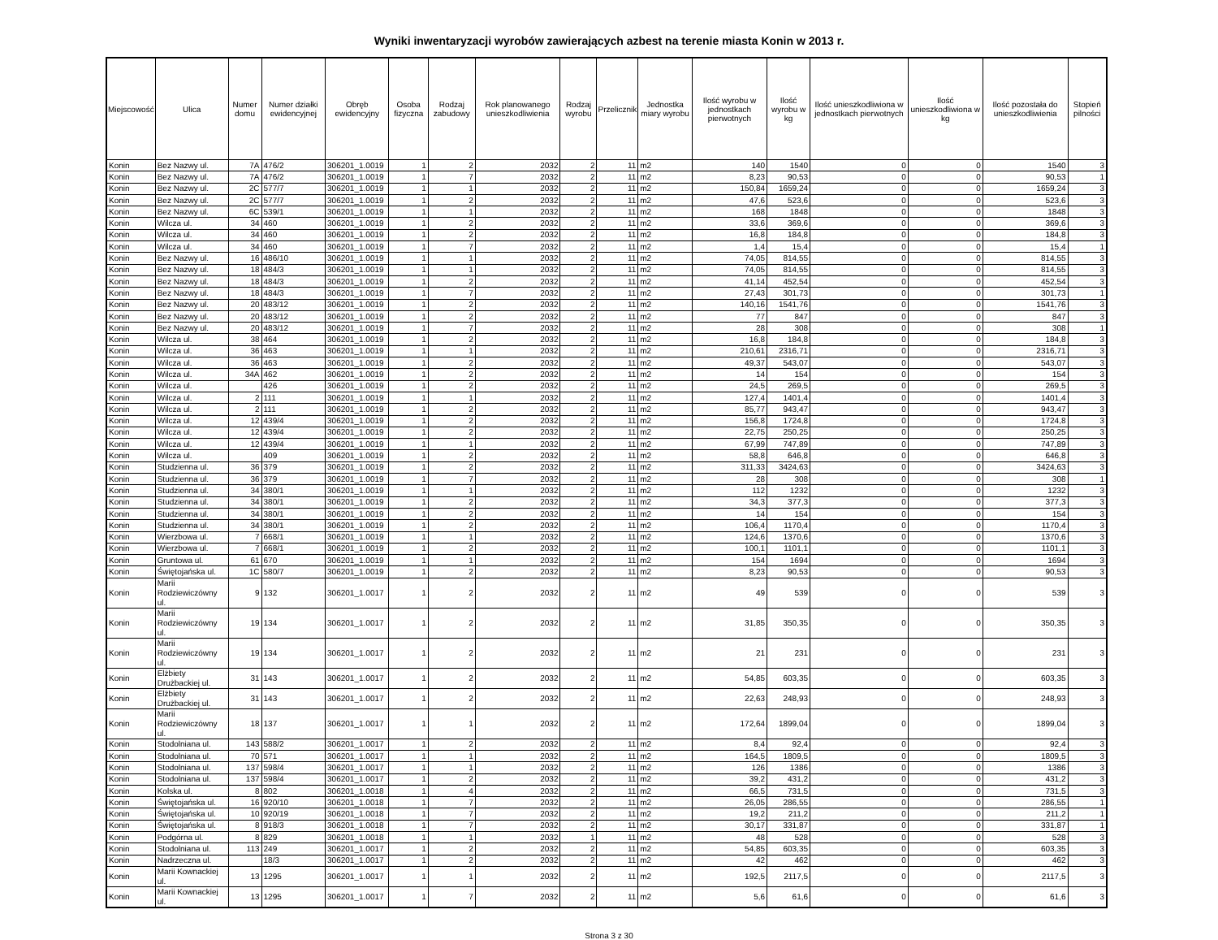Wyniki inwentaryzacji wyrobów zawierających azbest na terenie miasta Konin w 2013 r.
| Miejscowość | Ulica | Numer domu | Numer działki ewidencyjnej | Obręb ewidencyjny | Osoba fizyczna | Rodzaj zabudowy | Rok planowanego unieszkodliwienia | Rodzaj wyrobu | Przelicznik | Jednostka miary wyrobu | Ilość wyrobu w jednostkach pierwotnych | Ilość wyrobu w kg | Ilość unieszkodliwiona w jednostkach pierwotnych | Ilość unieszkodliwiona w kg | Ilość pozostała do unieszkodliwienia | Stopień pilności |
| --- | --- | --- | --- | --- | --- | --- | --- | --- | --- | --- | --- | --- | --- | --- | --- | --- |
| Konin | Bez Nazwy ul. | 7A | 476/2 | 306201_1.0019 | 1 | 2 | 2032 | 2 | 11 | m2 | 140 | 1540 | 0 | 0 | 1540 | 3 |
| Konin | Bez Nazwy ul. | 7A | 476/2 | 306201_1.0019 | 1 | 7 | 2032 | 2 | 11 | m2 | 8,23 | 90,53 | 0 | 0 | 90,53 | 1 |
| Konin | Bez Nazwy ul. | 2C | 577/7 | 306201_1.0019 | 1 | 1 | 2032 | 2 | 11 | m2 | 150,84 | 1659,24 | 0 | 0 | 1659,24 | 3 |
| Konin | Bez Nazwy ul. | 2C | 577/7 | 306201_1.0019 | 1 | 2 | 2032 | 2 | 11 | m2 | 47,6 | 523,6 | 0 | 0 | 523,6 | 3 |
| Konin | Bez Nazwy ul. | 6C | 539/1 | 306201_1.0019 | 1 | 1 | 2032 | 2 | 11 | m2 | 168 | 1848 | 0 | 0 | 1848 | 3 |
| Konin | Wilcza ul. | 34 | 460 | 306201_1.0019 | 1 | 2 | 2032 | 2 | 11 | m2 | 33,6 | 369,6 | 0 | 0 | 369,6 | 3 |
| Konin | Wilcza ul. | 34 | 460 | 306201_1.0019 | 1 | 2 | 2032 | 2 | 11 | m2 | 16,8 | 184,8 | 0 | 0 | 184,8 | 3 |
| Konin | Wilcza ul. | 34 | 460 | 306201_1.0019 | 1 | 7 | 2032 | 2 | 11 | m2 | 1,4 | 15,4 | 0 | 0 | 15,4 | 1 |
| Konin | Bez Nazwy ul. | 16 | 486/10 | 306201_1.0019 | 1 | 1 | 2032 | 2 | 11 | m2 | 74,05 | 814,55 | 0 | 0 | 814,55 | 3 |
| Konin | Bez Nazwy ul. | 18 | 484/3 | 306201_1.0019 | 1 | 1 | 2032 | 2 | 11 | m2 | 74,05 | 814,55 | 0 | 0 | 814,55 | 3 |
| Konin | Bez Nazwy ul. | 18 | 484/3 | 306201_1.0019 | 1 | 2 | 2032 | 2 | 11 | m2 | 41,14 | 452,54 | 0 | 0 | 452,54 | 3 |
| Konin | Bez Nazwy ul. | 18 | 484/3 | 306201_1.0019 | 1 | 7 | 2032 | 2 | 11 | m2 | 27,43 | 301,73 | 0 | 0 | 301,73 | 1 |
| Konin | Bez Nazwy ul. | 20 | 483/12 | 306201_1.0019 | 1 | 2 | 2032 | 2 | 11 | m2 | 140,16 | 1541,76 | 0 | 0 | 1541,76 | 3 |
| Konin | Bez Nazwy ul. | 20 | 483/12 | 306201_1.0019 | 1 | 2 | 2032 | 2 | 11 | m2 | 77 | 847 | 0 | 0 | 847 | 3 |
| Konin | Bez Nazwy ul. | 20 | 483/12 | 306201_1.0019 | 1 | 7 | 2032 | 2 | 11 | m2 | 28 | 308 | 0 | 0 | 308 | 1 |
| Konin | Wilcza ul. | 38 | 464 | 306201_1.0019 | 1 | 2 | 2032 | 2 | 11 | m2 | 16,8 | 184,8 | 0 | 0 | 184,8 | 3 |
| Konin | Wilcza ul. | 36 | 463 | 306201_1.0019 | 1 | 1 | 2032 | 2 | 11 | m2 | 210,61 | 2316,71 | 0 | 0 | 2316,71 | 3 |
| Konin | Wilcza ul. | 36 | 463 | 306201_1.0019 | 1 | 2 | 2032 | 2 | 11 | m2 | 49,37 | 543,07 | 0 | 0 | 543,07 | 3 |
| Konin | Wilcza ul. | 34A | 462 | 306201_1.0019 | 1 | 2 | 2032 | 2 | 11 | m2 | 14 | 154 | 0 | 0 | 154 | 3 |
| Konin | Wilcza ul. | | 426 | 306201_1.0019 | 1 | 2 | 2032 | 2 | 11 | m2 | 24,5 | 269,5 | 0 | 0 | 269,5 | 3 |
| Konin | Wilcza ul. | 2 | 111 | 306201_1.0019 | 1 | 1 | 2032 | 2 | 11 | m2 | 127,4 | 1401,4 | 0 | 0 | 1401,4 | 3 |
| Konin | Wilcza ul. | 2 | 111 | 306201_1.0019 | 1 | 2 | 2032 | 2 | 11 | m2 | 85,77 | 943,47 | 0 | 0 | 943,47 | 3 |
| Konin | Wilcza ul. | 12 | 439/4 | 306201_1.0019 | 1 | 2 | 2032 | 2 | 11 | m2 | 156,8 | 1724,8 | 0 | 0 | 1724,8 | 3 |
| Konin | Wilcza ul. | 12 | 439/4 | 306201_1.0019 | 1 | 2 | 2032 | 2 | 11 | m2 | 22,75 | 250,25 | 0 | 0 | 250,25 | 3 |
| Konin | Wilcza ul. | 12 | 439/4 | 306201_1.0019 | 1 | 1 | 2032 | 2 | 11 | m2 | 67,99 | 747,89 | 0 | 0 | 747,89 | 3 |
| Konin | Wilcza ul. | | 409 | 306201_1.0019 | 1 | 2 | 2032 | 2 | 11 | m2 | 58,8 | 646,8 | 0 | 0 | 646,8 | 3 |
| Konin | Studzienna ul. | 36 | 379 | 306201_1.0019 | 1 | 2 | 2032 | 2 | 11 | m2 | 311,33 | 3424,63 | 0 | 0 | 3424,63 | 3 |
| Konin | Studzienna ul. | 36 | 379 | 306201_1.0019 | 1 | 7 | 2032 | 2 | 11 | m2 | 28 | 308 | 0 | 0 | 308 | 1 |
| Konin | Studzienna ul. | 34 | 380/1 | 306201_1.0019 | 1 | 1 | 2032 | 2 | 11 | m2 | 112 | 1232 | 0 | 0 | 1232 | 3 |
| Konin | Studzienna ul. | 34 | 380/1 | 306201_1.0019 | 1 | 2 | 2032 | 2 | 11 | m2 | 34,3 | 377,3 | 0 | 0 | 377,3 | 3 |
| Konin | Studzienna ul. | 34 | 380/1 | 306201_1.0019 | 1 | 2 | 2032 | 2 | 11 | m2 | 14 | 154 | 0 | 0 | 154 | 3 |
| Konin | Studzienna ul. | 34 | 380/1 | 306201_1.0019 | 1 | 2 | 2032 | 2 | 11 | m2 | 106,4 | 1170,4 | 0 | 0 | 1170,4 | 3 |
| Konin | Wierzbowa ul. | 7 | 668/1 | 306201_1.0019 | 1 | 1 | 2032 | 2 | 11 | m2 | 124,6 | 1370,6 | 0 | 0 | 1370,6 | 3 |
| Konin | Wierzbowa ul. | 7 | 668/1 | 306201_1.0019 | 1 | 2 | 2032 | 2 | 11 | m2 | 100,1 | 1101,1 | 0 | 0 | 1101,1 | 3 |
| Konin | Gruntowa ul. | 61 | 670 | 306201_1.0019 | 1 | 1 | 2032 | 2 | 11 | m2 | 154 | 1694 | 0 | 0 | 1694 | 3 |
| Konin | Świętojańska ul. | 1C | 580/7 | 306201_1.0019 | 1 | 2 | 2032 | 2 | 11 | m2 | 8,23 | 90,53 | 0 | 0 | 90,53 | 3 |
| Konin | Marii Rodziewiczówny ul. | 9 | 132 | 306201_1.0017 | 1 | 2 | 2032 | 2 | 11 | m2 | 49 | 539 | 0 | 0 | 539 | 3 |
| Konin | Marii Rodziewiczówny ul. | 19 | 134 | 306201_1.0017 | 1 | 2 | 2032 | 2 | 11 | m2 | 31,85 | 350,35 | 0 | 0 | 350,35 | 3 |
| Konin | Marii Rodziewiczówny ul. | 19 | 134 | 306201_1.0017 | 1 | 2 | 2032 | 2 | 11 | m2 | 21 | 231 | 0 | 0 | 231 | 3 |
| Konin | Elżbiety Drużbackiej ul. | 31 | 143 | 306201_1.0017 | 1 | 2 | 2032 | 2 | 11 | m2 | 54,85 | 603,35 | 0 | 0 | 603,35 | 3 |
| Konin | Elżbiety Drużbackiej ul. | 31 | 143 | 306201_1.0017 | 1 | 2 | 2032 | 2 | 11 | m2 | 22,63 | 248,93 | 0 | 0 | 248,93 | 3 |
| Konin | Marii Rodziewiczówny ul. | 18 | 137 | 306201_1.0017 | 1 | 1 | 2032 | 2 | 11 | m2 | 172,64 | 1899,04 | 0 | 0 | 1899,04 | 3 |
| Konin | Stodolniana ul. | 143 | 588/2 | 306201_1.0017 | 1 | 2 | 2032 | 2 | 11 | m2 | 8,4 | 92,4 | 0 | 0 | 92,4 | 3 |
| Konin | Stodolniana ul. | 70 | 571 | 306201_1.0017 | 1 | 1 | 2032 | 2 | 11 | m2 | 164,5 | 1809,5 | 0 | 0 | 1809,5 | 3 |
| Konin | Stodolniana ul. | 137 | 598/4 | 306201_1.0017 | 1 | 1 | 2032 | 2 | 11 | m2 | 126 | 1386 | 0 | 0 | 1386 | 3 |
| Konin | Stodolniana ul. | 137 | 598/4 | 306201_1.0017 | 1 | 2 | 2032 | 2 | 11 | m2 | 39,2 | 431,2 | 0 | 0 | 431,2 | 3 |
| Konin | Kolska ul. | 8 | 802 | 306201_1.0018 | 1 | 4 | 2032 | 2 | 11 | m2 | 66,5 | 731,5 | 0 | 0 | 731,5 | 3 |
| Konin | Świętojańska ul. | 16 | 920/10 | 306201_1.0018 | 1 | 7 | 2032 | 2 | 11 | m2 | 26,05 | 286,55 | 0 | 0 | 286,55 | 1 |
| Konin | Świętojańska ul. | 10 | 920/19 | 306201_1.0018 | 1 | 7 | 2032 | 2 | 11 | m2 | 19,2 | 211,2 | 0 | 0 | 211,2 | 1 |
| Konin | Świętojańska ul. | 8 | 918/3 | 306201_1.0018 | 1 | 7 | 2032 | 2 | 11 | m2 | 30,17 | 331,87 | 0 | 0 | 331,87 | 1 |
| Konin | Podgórna ul. | 8 | 829 | 306201_1.0018 | 1 | 1 | 2032 | 1 | 11 | m2 | 48 | 528 | 0 | 0 | 528 | 3 |
| Konin | Stodolniana ul. | 113 | 249 | 306201_1.0017 | 1 | 2 | 2032 | 2 | 11 | m2 | 54,85 | 603,35 | 0 | 0 | 603,35 | 3 |
| Konin | Nadrzeczna ul. | | 18/3 | 306201_1.0017 | 1 | 2 | 2032 | 2 | 11 | m2 | 42 | 462 | 0 | 0 | 462 | 3 |
| Konin | Marii Kownackiej ul. | 13 | 1295 | 306201_1.0017 | 1 | 1 | 2032 | 2 | 11 | m2 | 192,5 | 2117,5 | 0 | 0 | 2117,5 | 3 |
| Konin | Marii Kownackiej ul. | 13 | 1295 | 306201_1.0017 | 1 | 7 | 2032 | 2 | 11 | m2 | 5,6 | 61,6 | 0 | 0 | 61,6 | 3 |
Strona 3 z 30